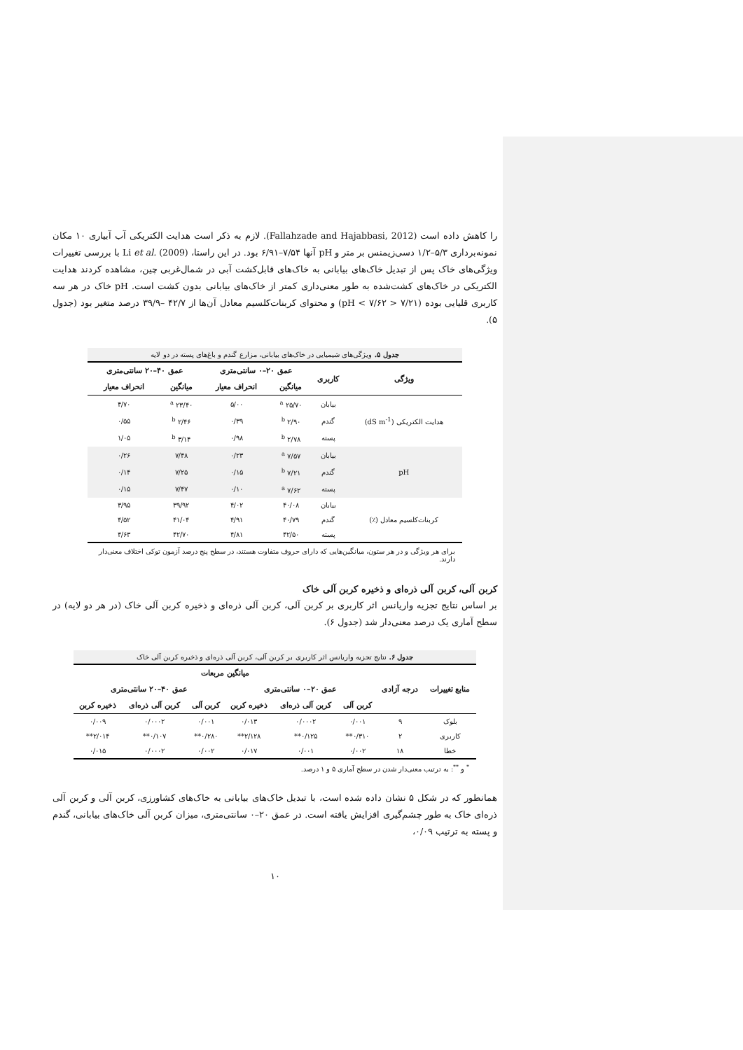را کاهش داده است (Fallahzade and Hajabbasi, 2012). لازم به ذکر است هدایت الکتریکی آب آبیاری ۱۰ مکان نمونه‌برداری ۵/۳–۱/۲ دسی‌زیمنس بر متر و pH آنها ۷/۵۴–۶/۹۱ بود. در این راستا، Li et al. (2009) با بررسی تغییرات ویژگی‌های خاک پس از تبدیل خاک‌های بیابانی به خاک‌های قابل‌کشت آبی در شمال‌غربی چین، مشاهده کردند هدایت الکتریکی در خاک‌های کشت‌شده به طور معنی‌داری کمتر از خاک‌های بیابانی بدون کشت است. pH خاک در هر سه کاربری قلیایی بوده (۷/۲۱ < pH < ۷/۶۲) و محتوای کربنات‌کلسیم معادل آن‌ها از ۴۲/۷ –۳۹/۹ درصد متغیر بود (جدول ۵).
جدول ۵. ویژگی‌های شیمیایی در خاک‌های بیابانی، مزارع گندم و باغ‌های پسته در دو لایه
| ویژگی | کاربری | عمق ۲۰–۰ سانتی‌متری | | عمق ۴۰–۲۰ سانتی‌متری | |
| --- | --- | --- | --- | --- | --- |
| | | میانگین | انحراف معیار | میانگین | انحراف معیار |
| هدایت الکتریکی (dS m<sup>-1</sup>) | بیابان | ۲۵/۷۰ <sup>a</sup> | ۵/۰۰ | ۲۳/۴۰ <sup>a</sup> | ۴/۷۰ |
| | گندم | ۲/۹۰ <sup>b</sup> | ۰/۳۹ | ۲/۴۶ <sup>b</sup> | ۰/۵۵ |
| | پسته | ۲/۷۸ <sup>b</sup> | ۰/۹۸ | ۳/۱۴ <sup>b</sup> | ۱/۰۵ |
| pH | بیابان | ۷/۵۷ <sup>a</sup> | ۰/۲۳ | ۷/۴۸ | ۰/۲۶ |
| | گندم | ۷/۲۱ <sup>b</sup> | ۰/۱۵ | ۷/۲۵ | ۰/۱۴ |
| | پسته | ۷/۶۲ <sup>a</sup> | ۰/۱۰ | ۷/۴۷ | ۰/۱۵ |
| کربنات‌کلسیم معادل (٪) | بیابان | ۴۰/۰۸ | ۴/۰۲ | ۳۹/۹۲ | ۳/۹۵ |
| | گندم | ۴۰/۷۹ | ۴/۹۱ | ۴۱/۰۴ | ۴/۵۲ |
| | پسته | ۴۲/۵۰ | ۴/۸۱ | ۴۲/۷۰ | ۴/۶۳ |
برای هر ویژگی و در هر ستون، میانگین‌هایی که دارای حروف متفاوت هستند، در سطح پنج درصد آزمون توکی اختلاف معنی‌دار دارند.
کربن آلی، کربن آلی ذره‌ای و ذخیره کربن آلی خاک
بر اساس نتایج تجزیه واریانس اثر کاربری بر کربن آلی، کربن آلی ذره‌ای و ذخیره کربن آلی خاک (در هر دو لایه) در سطح آماری یک درصد معنی‌دار شد (جدول ۶).
جدول ۶. نتایج تجزیه واریانس اثر کاربری بر کربن آلی، کربن آلی ذره‌ای و ذخیره کربن آلی خاک
| منابع تغییرات | درجه آزادی | میانگین مربعات | | | | | |
| --- | --- | --- | --- | --- | --- | --- | --- |
| | | عمق ۲۰–۰ سانتی‌متری | | | عمق ۴۰–۲۰ سانتی‌متری | | |
| | | کربن آلی | کربن آلی ذره‌ای | ذخیره کربن | کربن آلی | کربن آلی ذره‌ای | ذخیره کربن |
| بلوک | ۹ | ۰/۰۰۱ | ۰/۰۰۰۲ | ۰/۰۱۳ | ۰/۰۰۱ | ۰/۰۰۰۲ | ۰/۰۰۹ |
| کاربری | ۲ | ۰/۳۱۰** | ۰/۱۲۵** | ۲/۱۲۸** | ۰/۲۸۰** | ۰/۱۰۷** | ۲/۰۱۴** |
| خطا | ۱۸ | ۰/۰۰۲ | ۰/۰۰۱ | ۰/۰۱۷ | ۰/۰۰۲ | ۰/۰۰۰۲ | ۰/۰۱۵ |
<sup>*</sup> و <sup>**</sup>: به ترتیب معنی‌دار شدن در سطح آماری ۵ و ۱ درصد.
همانطور که در شکل ۵ نشان داده شده است، با تبدیل خاک‌های بیابانی به خاک‌های کشاورزی، کربن آلی و کربن آلی ذره‌ای خاک به طور چشم‌گیری افزایش یافته است. در عمق ۲۰–۰ سانتی‌متری، میزان کربن آلی خاک‌های بیابانی، گندم و پسته به ترتیب ۰/۰۹،
۱۰